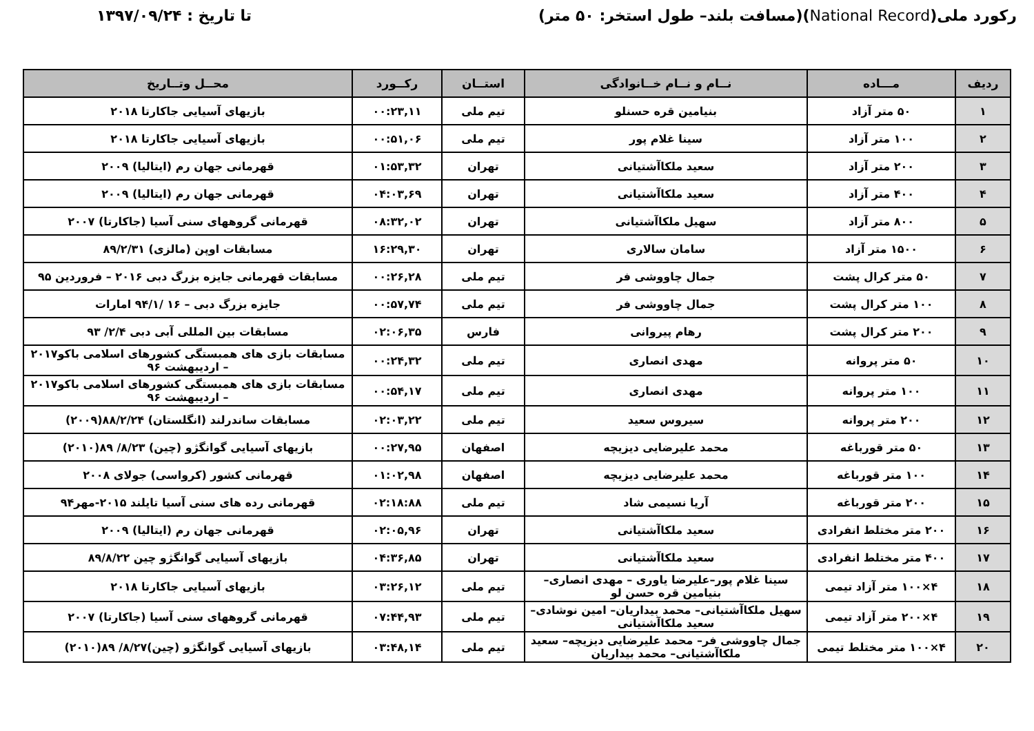رکورد ملی(National Record)(مسافت بلند– طول استخر: ۵۰ متر)
تا تاریخ : ۱۳۹۷/۰۹/۲۴
| ردیف | مـــاده | نــام و نــام خــانوادگی | استــان | رکــورد | محــل وتــاریخ |
| --- | --- | --- | --- | --- | --- |
| ۱ | ۵۰ متر آزاد | بنیامین قره حسنلو | تیم ملی | ۰۰:۲۳,۱۱ | بازیهای آسیایی جاکارتا ۲۰۱۸ |
| ۲ | ۱۰۰ متر آزاد | سینا غلام پور | تیم ملی | ۰۰:۵۱,۰۶ | بازیهای آسیایی جاکارتا ۲۰۱۸ |
| ۳ | ۲۰۰ متر آزاد | سعید ملکاآشتیانی | تهران | ۰۱:۵۳,۳۲ | قهرمانی جهان رم (ایتالیا) ۲۰۰۹ |
| ۴ | ۴۰۰ متر آزاد | سعید ملکاآشتیانی | تهران | ۰۴:۰۳,۶۹ | قهرمانی جهان رم (ایتالیا) ۲۰۰۹ |
| ۵ | ۸۰۰ متر آزاد | سهیل ملکاآشتیانی | تهران | ۰۸:۳۲,۰۲ | قهرمانی گروههای سنی آسیا (جاکارتا) ۲۰۰۷ |
| ۶ | ۱۵۰۰ متر آزاد | سامان سالاری | تهران | ۱۶:۲۹,۳۰ | مسابقات اوپن (مالزی) ۸۹/۲/۳۱ |
| ۷ | ۵۰ متر کرال پشت | جمال چاووشی فر | تیم ملی | ۰۰:۲۶,۲۸ | مسابقات قهرمانی جایزه بزرگ دبی ۲۰۱۶ – فروردین ۹۵ |
| ۸ | ۱۰۰ متر کرال پشت | جمال چاووشی فر | تیم ملی | ۰۰:۵۷,۷۴ | جایزه بزرگ دبی – ۱۶ /۹۴/۱ امارات |
| ۹ | ۲۰۰ متر کرال پشت | رهام پیروانی | فارس | ۰۲:۰۶,۳۵ | مسابقات بین المللی آبی دبی ۲/۴/ ۹۳ |
| ۱۰ | ۵۰ متر پروانه | مهدی انصاری | تیم ملی | ۰۰:۲۴,۳۲ | مسابقات بازی های همبستگی کشورهای اسلامی باکو۲۰۱۷ – اردیبهشت ۹۶ |
| ۱۱ | ۱۰۰ متر پروانه | مهدی انصاری | تیم ملی | ۰۰:۵۴,۱۷ | مسابقات بازی های همبستگی کشورهای اسلامی باکو۲۰۱۷ – اردیبهشت ۹۶ |
| ۱۲ | ۲۰۰ متر پروانه | سیروس سعید | تیم ملی | ۰۲:۰۳,۲۲ | مسابقات ساندرلند (انگلستان) ۸۸/۲/۲۴(۲۰۰۹) |
| ۱۳ | ۵۰ متر قورباغه | محمد علیرضایی دیزیچه | اصفهان | ۰۰:۲۷,۹۵ | بازیهای آسیایی گوانگژو (چین) ۸/۲۳/ ۸۹(۲۰۱۰) |
| ۱۴ | ۱۰۰ متر قورباغه | محمد علیرضایی دیزیچه | اصفهان | ۰۱:۰۲,۹۸ | قهرمانی کشور (کرواسی) جولای ۲۰۰۸ |
| ۱۵ | ۲۰۰ متر قورباغه | آریا نسیمی شاد | تیم ملی | ۰۲:۱۸:۸۸ | قهرمانی رده های سنی آسیا تایلند ۲۰۱۵-مهر۹۴ |
| ۱۶ | ۲۰۰ متر مختلط انفرادی | سعید ملکاآشتیانی | تهران | ۰۲:۰۵,۹۶ | قهرمانی جهان رم (ایتالیا) ۲۰۰۹ |
| ۱۷ | ۴۰۰ متر مختلط انفرادی | سعید ملکاآشتیانی | تهران | ۰۴:۳۶,۸۵ | بازیهای آسیایی گوانگژو چین ۸۹/۸/۲۲ |
| ۱۸ | ۴×۱۰۰ متر آزاد تیمی | سینا غلام پور–علیرضا یاوری – مهدی انصاری– بنیامین قره حسن لو | تیم ملی | ۰۳:۲۶,۱۲ | بازیهای آسیایی جاکارتا ۲۰۱۸ |
| ۱۹ | ۴×۲۰۰ متر آزاد تیمی | سهیل ملکاآشتیانی– محمد بیداریان– امین نوشادی– سعید ملکاآشتیانی | تیم ملی | ۰۷:۴۴,۹۳ | قهرمانی گروههای سنی آسیا (جاکارتا) ۲۰۰۷ |
| ۲۰ | ۴×۱۰۰ متر مختلط تیمی | جمال چاووشی فر– محمد علیرضایی دیزیچه– سعید ملکاآشتیانی– محمد بیداریان | تیم ملی | ۰۳:۴۸,۱۴ | بازیهای آسیایی گوانگژو (چین)۸/۲۷/ ۸۹(۲۰۱۰) |